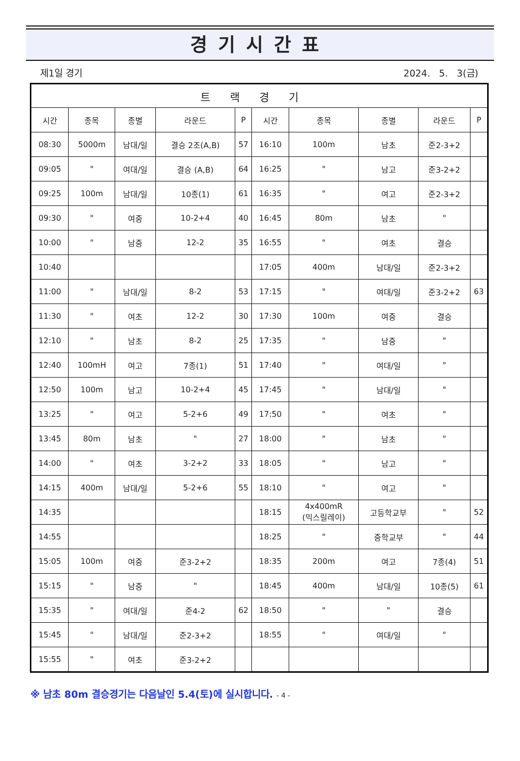경기시간표
제1일 경기 2024. 5. 3(금)
| 트랙경기 | | | | | | | | | |
| --- | --- | --- | --- | --- | --- | --- | --- | --- | --- |
| 시간 | 종목 | 종별 | 라운드 | P | 시간 | 종목 | 종별 | 라운드 | P |
| 08:30 | 5000m | 남대/일 | 결승 2조(A,B) | 57 | 16:10 | 100m | 남초 | 준2-3+2 | |
| 09:05 | " | 여대/일 | 결승 (A,B) | 64 | 16:25 | " | 남고 | 준3-2+2 | |
| 09:25 | 100m | 남대/일 | 10종(1) | 61 | 16:35 | " | 여고 | 준2-3+2 | |
| 09:30 | " | 여중 | 10-2+4 | 40 | 16:45 | 80m | 남초 | " | |
| 10:00 | " | 남중 | 12-2 | 35 | 16:55 | " | 여초 | 결승 | |
| 10:40 | | | | | 17:05 | 400m | 남대/일 | 준2-3+2 | |
| 11:00 | " | 남대/일 | 8-2 | 53 | 17:15 | " | 여대/일 | 준3-2+2 | 63 |
| 11:30 | " | 여초 | 12-2 | 30 | 17:30 | 100m | 여중 | 결승 | |
| 12:10 | " | 남초 | 8-2 | 25 | 17:35 | " | 남중 | " | |
| 12:40 | 100mH | 여고 | 7종(1) | 51 | 17:40 | " | 여대/일 | " | |
| 12:50 | 100m | 남고 | 10-2+4 | 45 | 17:45 | " | 남대/일 | " | |
| 13:25 | " | 여고 | 5-2+6 | 49 | 17:50 | " | 여초 | " | |
| 13:45 | 80m | 남초 | " | 27 | 18:00 | " | 남초 | " | |
| 14:00 | " | 여초 | 3-2+2 | 33 | 18:05 | " | 남고 | " | |
| 14:15 | 400m | 남대/일 | 5-2+6 | 55 | 18:10 | " | 여고 | " | |
| 14:35 | | | | | 18:15 | 4x400mR (믹스릴레이) | 고등학교부 | " | 52 |
| 14:55 | | | | | 18:25 | " | 중학교부 | " | 44 |
| 15:05 | 100m | 여중 | 준3-2+2 | | 18:35 | 200m | 여고 | 7종(4) | 51 |
| 15:15 | " | 남중 | " | | 18:45 | 400m | 남대/일 | 10종(5) | 61 |
| 15:35 | " | 여대/일 | 준4-2 | 62 | 18:50 | " | " | 결승 | |
| 15:45 | " | 남대/일 | 준2-3+2 | | 18:55 | " | 여대/일 | " | |
| 15:55 | " | 여초 | 준3-2+2 | | | | | | |
※ 남초 80m 결승경기는 다음날인 5.4(토)에 실시합니다. - 4 -